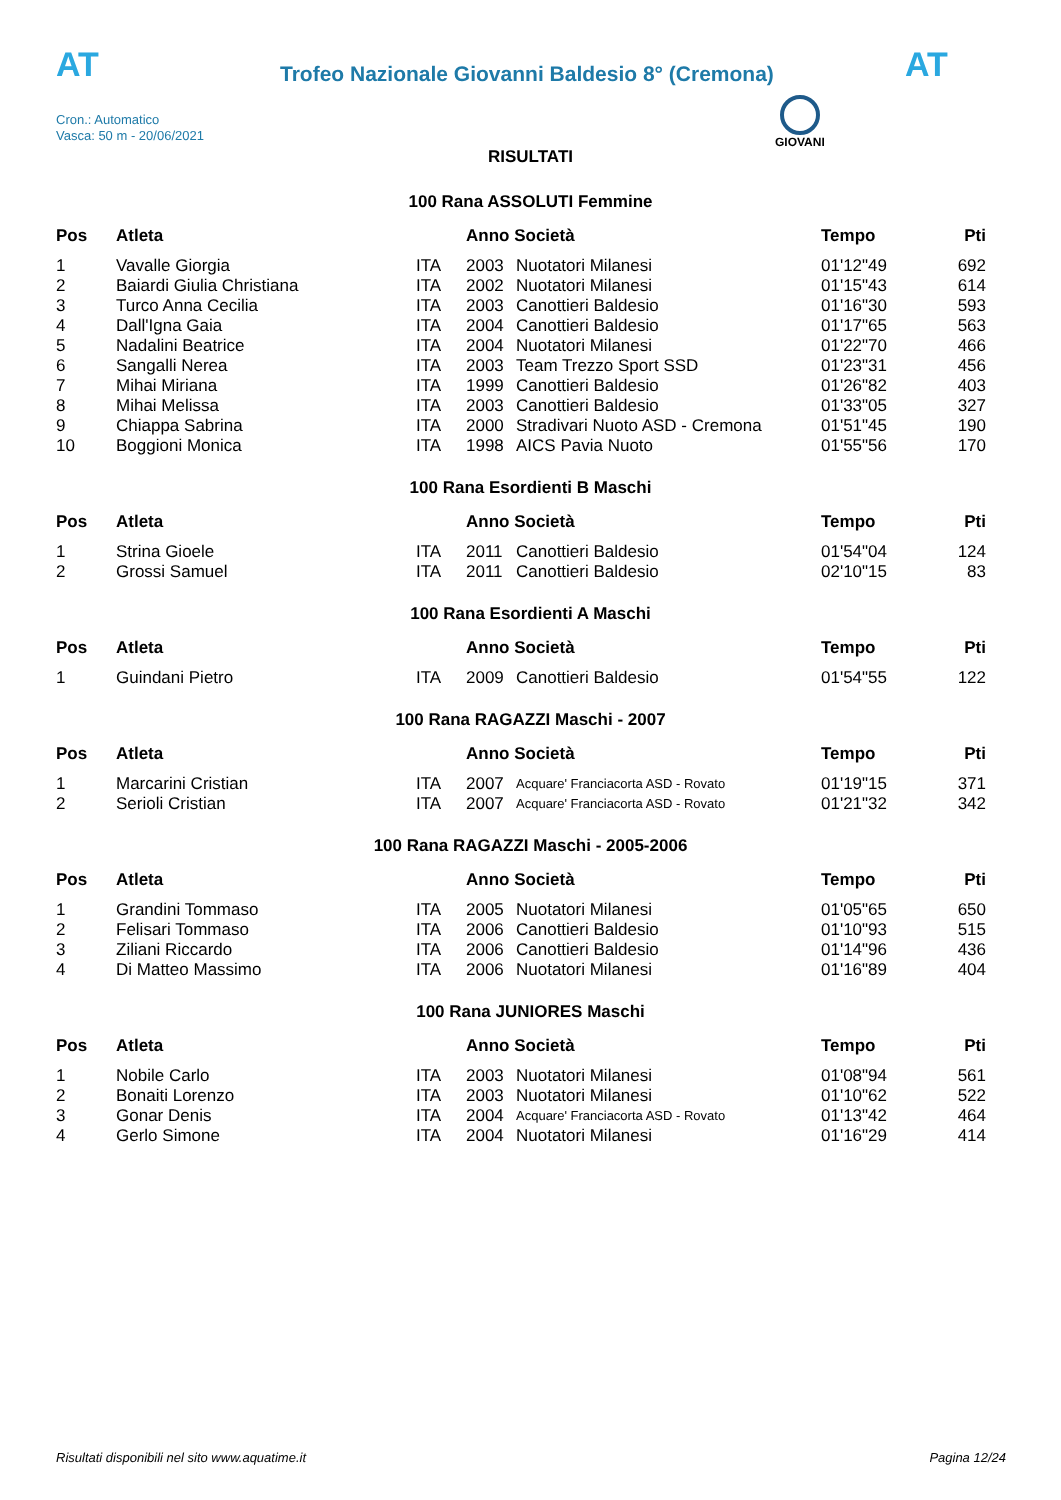AT AT
Trofeo Nazionale Giovanni Baldesio 8° (Cremona)
Cron.: Automatico
Vasca: 50 m - 20/06/2021
GIOVANI
RISULTATI
100 Rana ASSOLUTI Femmine
| Pos | Atleta | | Anno Società | | Tempo | Pti |
| --- | --- | --- | --- | --- | --- | --- |
| 1 | Vavalle Giorgia | ITA | 2003 | Nuotatori Milanesi | 01'12"49 | 692 |
| 2 | Baiardi Giulia Christiana | ITA | 2002 | Nuotatori Milanesi | 01'15"43 | 614 |
| 3 | Turco Anna Cecilia | ITA | 2003 | Canottieri Baldesio | 01'16"30 | 593 |
| 4 | Dall'Igna Gaia | ITA | 2004 | Canottieri Baldesio | 01'17"65 | 563 |
| 5 | Nadalini Beatrice | ITA | 2004 | Nuotatori Milanesi | 01'22"70 | 466 |
| 6 | Sangalli Nerea | ITA | 2003 | Team Trezzo Sport SSD | 01'23"31 | 456 |
| 7 | Mihai Miriana | ITA | 1999 | Canottieri Baldesio | 01'26"82 | 403 |
| 8 | Mihai Melissa | ITA | 2003 | Canottieri Baldesio | 01'33"05 | 327 |
| 9 | Chiappa Sabrina | ITA | 2000 | Stradivari Nuoto ASD - Cremona | 01'51"45 | 190 |
| 10 | Boggioni Monica | ITA | 1998 | AICS Pavia Nuoto | 01'55"56 | 170 |
100 Rana Esordienti B Maschi
| Pos | Atleta | | Anno Società | | Tempo | Pti |
| --- | --- | --- | --- | --- | --- | --- |
| 1 | Strina Gioele | ITA | 2011 | Canottieri Baldesio | 01'54"04 | 124 |
| 2 | Grossi Samuel | ITA | 2011 | Canottieri Baldesio | 02'10"15 | 83 |
100 Rana Esordienti A Maschi
| Pos | Atleta | | Anno Società | | Tempo | Pti |
| --- | --- | --- | --- | --- | --- | --- |
| 1 | Guindani Pietro | ITA | 2009 | Canottieri Baldesio | 01'54"55 | 122 |
100 Rana RAGAZZI Maschi - 2007
| Pos | Atleta | | Anno Società | | Tempo | Pti |
| --- | --- | --- | --- | --- | --- | --- |
| 1 | Marcarini Cristian | ITA | 2007 | Acquare' Franciacorta ASD - Rovato | 01'19"15 | 371 |
| 2 | Serioli Cristian | ITA | 2007 | Acquare' Franciacorta ASD - Rovato | 01'21"32 | 342 |
100 Rana RAGAZZI Maschi - 2005-2006
| Pos | Atleta | | Anno Società | | Tempo | Pti |
| --- | --- | --- | --- | --- | --- | --- |
| 1 | Grandini Tommaso | ITA | 2005 | Nuotatori Milanesi | 01'05"65 | 650 |
| 2 | Felisari Tommaso | ITA | 2006 | Canottieri Baldesio | 01'10"93 | 515 |
| 3 | Ziliani Riccardo | ITA | 2006 | Canottieri Baldesio | 01'14"96 | 436 |
| 4 | Di Matteo Massimo | ITA | 2006 | Nuotatori Milanesi | 01'16"89 | 404 |
100 Rana JUNIORES Maschi
| Pos | Atleta | | Anno Società | | Tempo | Pti |
| --- | --- | --- | --- | --- | --- | --- |
| 1 | Nobile Carlo | ITA | 2003 | Nuotatori Milanesi | 01'08"94 | 561 |
| 2 | Bonaiti Lorenzo | ITA | 2003 | Nuotatori Milanesi | 01'10"62 | 522 |
| 3 | Gonar Denis | ITA | 2004 | Acquare' Franciacorta ASD - Rovato | 01'13"42 | 464 |
| 4 | Gerlo Simone | ITA | 2004 | Nuotatori Milanesi | 01'16"29 | 414 |
Risultati disponibili nel sito www.aquatime.it Pagina 12/24